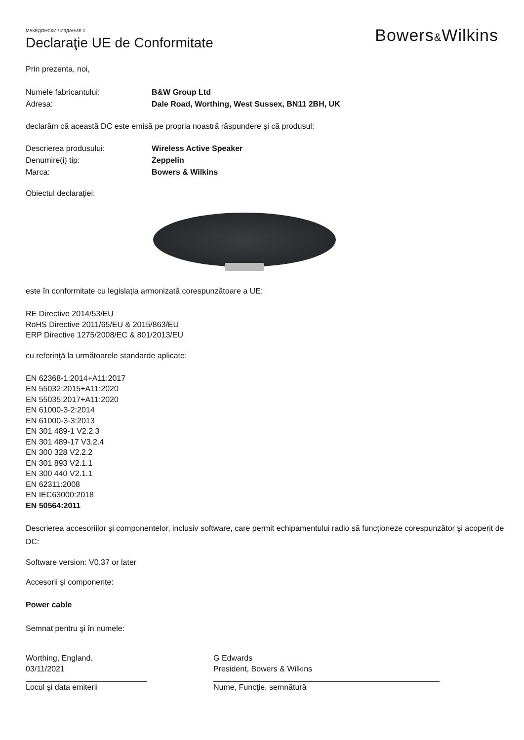Bowers&Wilkins
МАКЕДОНСКИ / ИЗДАНИЕ 1
Declaraţie UE de Conformitate
Prin prezenta, noi,
Numele fabricantului: B&W Group Ltd
Adresa: Dale Road, Worthing, West Sussex, BN11 2BH, UK
declarăm că această DC este emisă pe propria noastră răspundere şi că produsul:
Descrierea produsului: Wireless Active Speaker
Denumire(i) tip: Zeppelin
Marca: Bowers & Wilkins
Obiectul declaraţiei:
este în conformitate cu legislaţia armonizată corespunzătoare a UE:
RE Directive 2014/53/EU
RoHS Directive 2011/65/EU & 2015/863/EU
ERP Directive 1275/2008/EC & 801/2013/EU
cu referinţă la următoarele standarde aplicate:
EN 62368-1:2014+A11:2017
EN 55032:2015+A11:2020
EN 55035:2017+A11:2020
EN 61000-3-2:2014
EN 61000-3-3:2013
EN 301 489-1 V2.2.3
EN 301 489-17 V3.2.4
EN 300 328 V2.2.2
EN 301 893 V2.1.1
EN 300 440 V2.1.1
EN 62311:2008
EN IEC63000:2018
EN 50564:2011
Descrierea accesoriilor şi componentelor, inclusiv software, care permit echipamentului radio să funcţioneze corespunzător şi acoperit de DC:
Software version: V0.37 or later
Accesorii şi componente:
Power cable
Semnat pentru şi în numele:
Worthing, England.
03/11/2021
Locul şi data emiterii
G Edwards
President, Bowers & Wilkins
Nume, Funcţie, semnătură